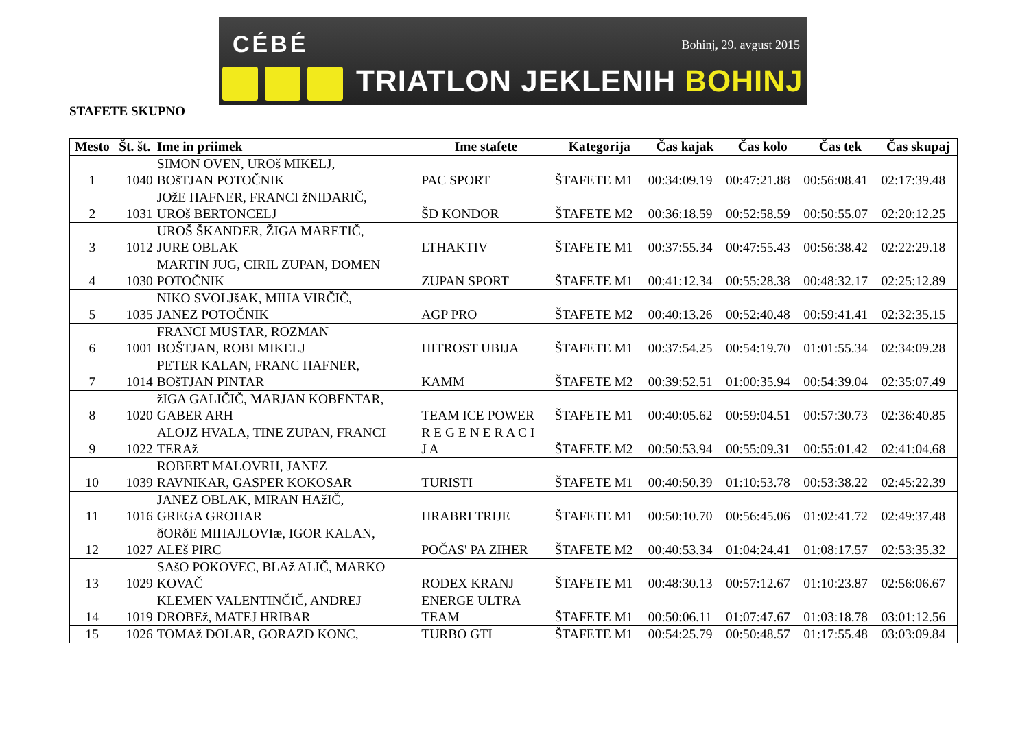CÉBÉ Bohinj, 29. avgust 2015
TRIATLON JEKLENIH BOHINJ
STAFETE SKUPNO
| Mesto | Št. št. | Ime in priimek | Ime stafete | Kategorija | Čas kajak | Čas kolo | Čas tek | Čas skupaj |
| --- | --- | --- | --- | --- | --- | --- | --- | --- |
| 1 | 1040 | SIMON OVEN, UROš MIKELJ, BOšTJAN POTOČNIK | PAC SPORT | ŠTAFETE M1 | 00:34:09.19 | 00:47:21.88 | 00:56:08.41 | 02:17:39.48 |
| 2 | 1031 | JOžE HAFNER, FRANCI žNIDARIČ, UROš BERTONCELJ | ŠD KONDOR | ŠTAFETE M2 | 00:36:18.59 | 00:52:58.59 | 00:50:55.07 | 02:20:12.25 |
| 3 | 1012 | UROŠ ŠKANDER, ŽIGA MARETIČ, JURE OBLAK | LTHAKTIV | ŠTAFETE M1 | 00:37:55.34 | 00:47:55.43 | 00:56:38.42 | 02:22:29.18 |
| 4 | 1030 | MARTIN JUG, CIRIL ZUPAN, DOMEN POTOČNIK | ZUPAN SPORT | ŠTAFETE M1 | 00:41:12.34 | 00:55:28.38 | 00:48:32.17 | 02:25:12.89 |
| 5 | 1035 | NIKO SVOLJšAK, MIHA VIRČIČ, JANEZ POTOČNIK | AGP PRO | ŠTAFETE M2 | 00:40:13.26 | 00:52:40.48 | 00:59:41.41 | 02:32:35.15 |
| 6 | 1001 | FRANCI MUSTAR, ROZMAN BOŠTJAN, ROBI MIKELJ | HITROST UBIJA | ŠTAFETE M1 | 00:37:54.25 | 00:54:19.70 | 01:01:55.34 | 02:34:09.28 |
| 7 | 1014 | PETER KALAN, FRANC HAFNER, BOšTJAN PINTAR | KAMM | ŠTAFETE M2 | 00:39:52.51 | 01:00:35.94 | 00:54:39.04 | 02:35:07.49 |
| 8 | 1020 | žIGA GALIČIČ, MARJAN KOBENTAR, GABER ARH | TEAM ICE POWER | ŠTAFETE M1 | 00:40:05.62 | 00:59:04.51 | 00:57:30.73 | 02:36:40.85 |
| 9 | 1022 | ALOJZ HVALA, TINE ZUPAN, FRANCI TERAž | R E G E N E R A C I J A | ŠTAFETE M2 | 00:50:53.94 | 00:55:09.31 | 00:55:01.42 | 02:41:04.68 |
| 10 | 1039 | ROBERT MALOVRH, JANEZ RAVNIKAR, GASPER KOKOSAR | TURISTI | ŠTAFETE M1 | 00:40:50.39 | 01:10:53.78 | 00:53:38.22 | 02:45:22.39 |
| 11 | 1016 | JANEZ OBLAK, MIRAN HAžIČ, GREGA GROHAR | HRABRI TRIJE | ŠTAFETE M1 | 00:50:10.70 | 00:56:45.06 | 01:02:41.72 | 02:49:37.48 |
| 12 | 1027 | ðORðE MIHAJLOVIæ, IGOR KALAN, ALEš PIRC | POČAS' PA ZIHER | ŠTAFETE M2 | 00:40:53.34 | 01:04:24.41 | 01:08:17.57 | 02:53:35.32 |
| 13 | 1029 | SAšO POKOVEC, BLAž ALIČ, MARKO KOVAČ | RODEX KRANJ | ŠTAFETE M1 | 00:48:30.13 | 00:57:12.67 | 01:10:23.87 | 02:56:06.67 |
| 14 | 1019 | KLEMEN VALENTINČIČ, ANDREJ DROBEž, MATEJ HRIBAR | ENERGE ULTRA TEAM | ŠTAFETE M1 | 00:50:06.11 | 01:07:47.67 | 01:03:18.78 | 03:01:12.56 |
| 15 | 1026 | TOMAž DOLAR, GORAZD KONC, | TURBO GTI | ŠTAFETE M1 | 00:54:25.79 | 00:50:48.57 | 01:17:55.48 | 03:03:09.84 |